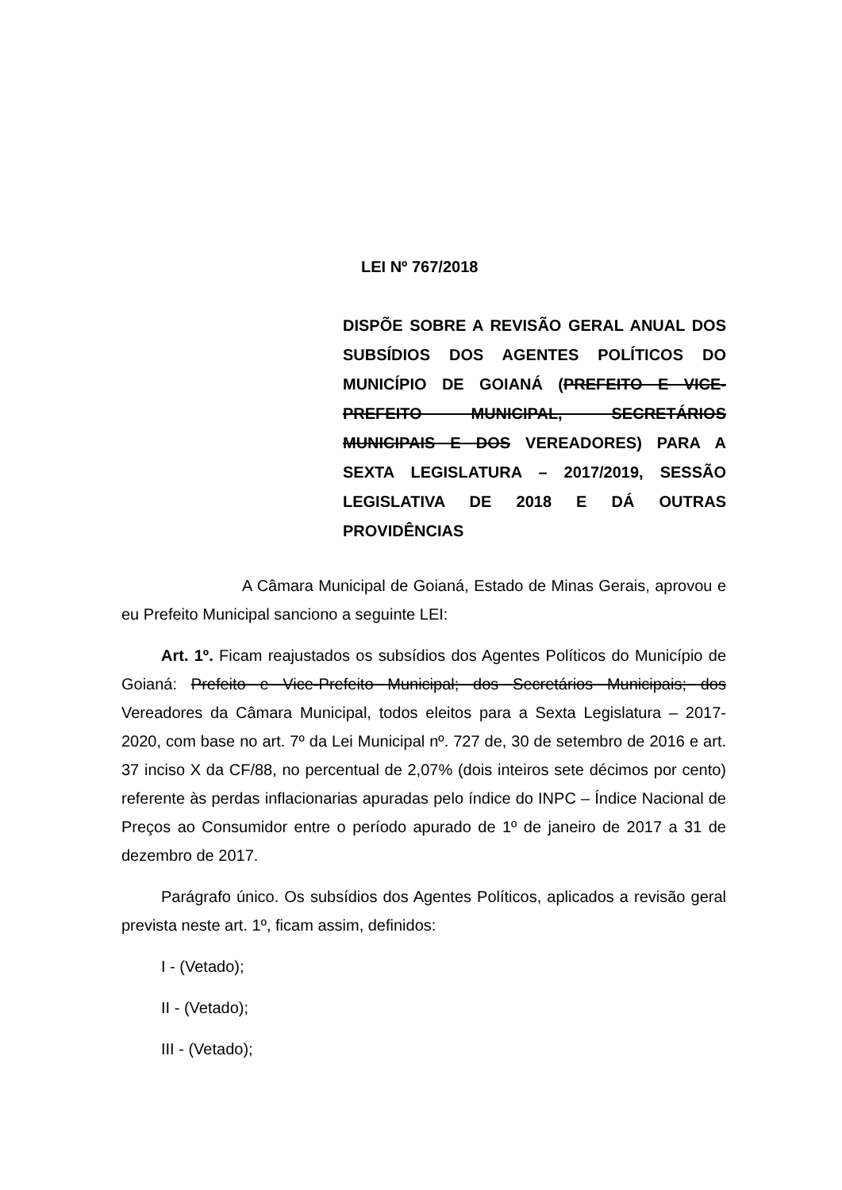LEI Nº 767/2018
DISPÕE SOBRE A REVISÃO GERAL ANUAL DOS SUBSÍDIOS DOS AGENTES POLÍTICOS DO MUNICÍPIO DE GOIANÁ (PREFEITO E VICE-PREFEITO MUNICIPAL, SECRETÁRIOS MUNICIPAIS E DOS VEREADORES) PARA A SEXTA LEGISLATURA – 2017/2019, SESSÃO LEGISLATIVA DE 2018 E DÁ OUTRAS PROVIDÊNCIAS
A Câmara Municipal de Goianá, Estado de Minas Gerais, aprovou e eu Prefeito Municipal sanciono a seguinte LEI:
Art. 1º. Ficam reajustados os subsídios dos Agentes Políticos do Município de Goianá: Prefeito e Vice-Prefeito Municipal; dos Secretários Municipais; dos Vereadores da Câmara Municipal, todos eleitos para a Sexta Legislatura – 2017-2020, com base no art. 7º da Lei Municipal nº. 727 de, 30 de setembro de 2016 e art. 37 inciso X da CF/88, no percentual de 2,07% (dois inteiros sete décimos por cento) referente às perdas inflacionarias apuradas pelo índice do INPC – Índice Nacional de Preços ao Consumidor entre o período apurado de 1º de janeiro de 2017 a 31 de dezembro de 2017.
Parágrafo único. Os subsídios dos Agentes Políticos, aplicados a revisão geral prevista neste art. 1º, ficam assim, definidos:
I - (Vetado);
II - (Vetado);
III - (Vetado);